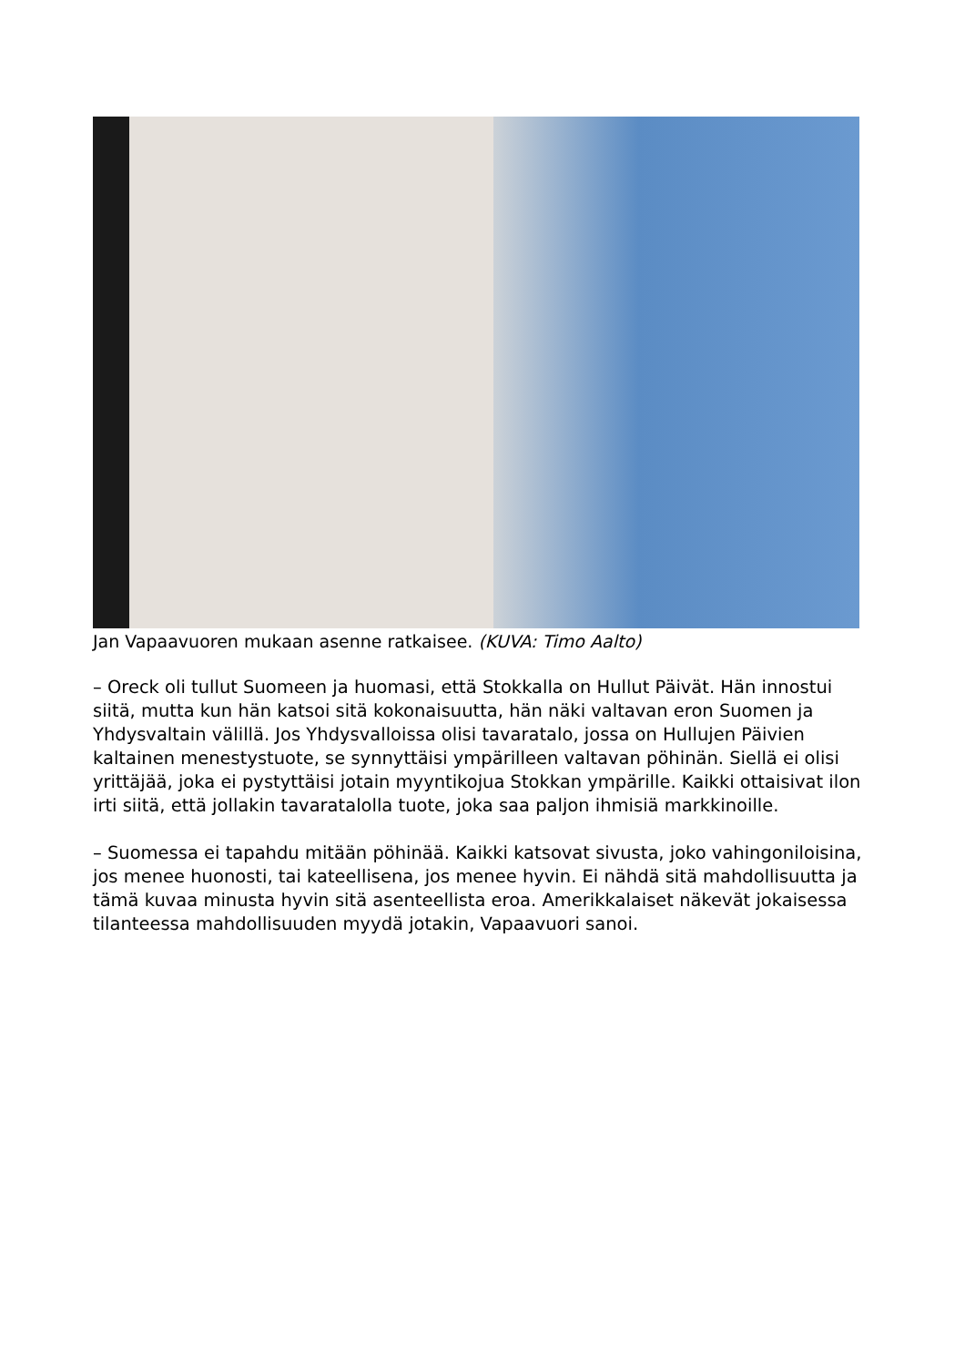Jan Vapaavuoren mukaan asenne ratkaisee. (KUVA: Timo Aalto)
– Oreck oli tullut Suomeen ja huomasi, että Stokkalla on Hullut Päivät. Hän innostui siitä, mutta kun hän katsoi sitä kokonaisuutta, hän näki valtavan eron Suomen ja Yhdysvaltain välillä. Jos Yhdysvalloissa olisi tavaratalo, jossa on Hullujen Päivien kaltainen menestystuote, se synnyttäisi ympärilleen valtavan pöhinän. Siellä ei olisi yrittäjää, joka ei pystyttäisi jotain myyntikojua Stokkan ympärille. Kaikki ottaisivat ilon irti siitä, että jollakin tavaratalolla tuote, joka saa paljon ihmisiä markkinoille.
– Suomessa ei tapahdu mitään pöhinää. Kaikki katsovat sivusta, joko vahingoniloisina, jos menee huonosti, tai kateellisena, jos menee hyvin. Ei nähdä sitä mahdollisuutta ja tämä kuvaa minusta hyvin sitä asenteellista eroa. Amerikkalaiset näkevät jokaisessa tilanteessa mahdollisuuden myydä jotakin, Vapaavuori sanoi.